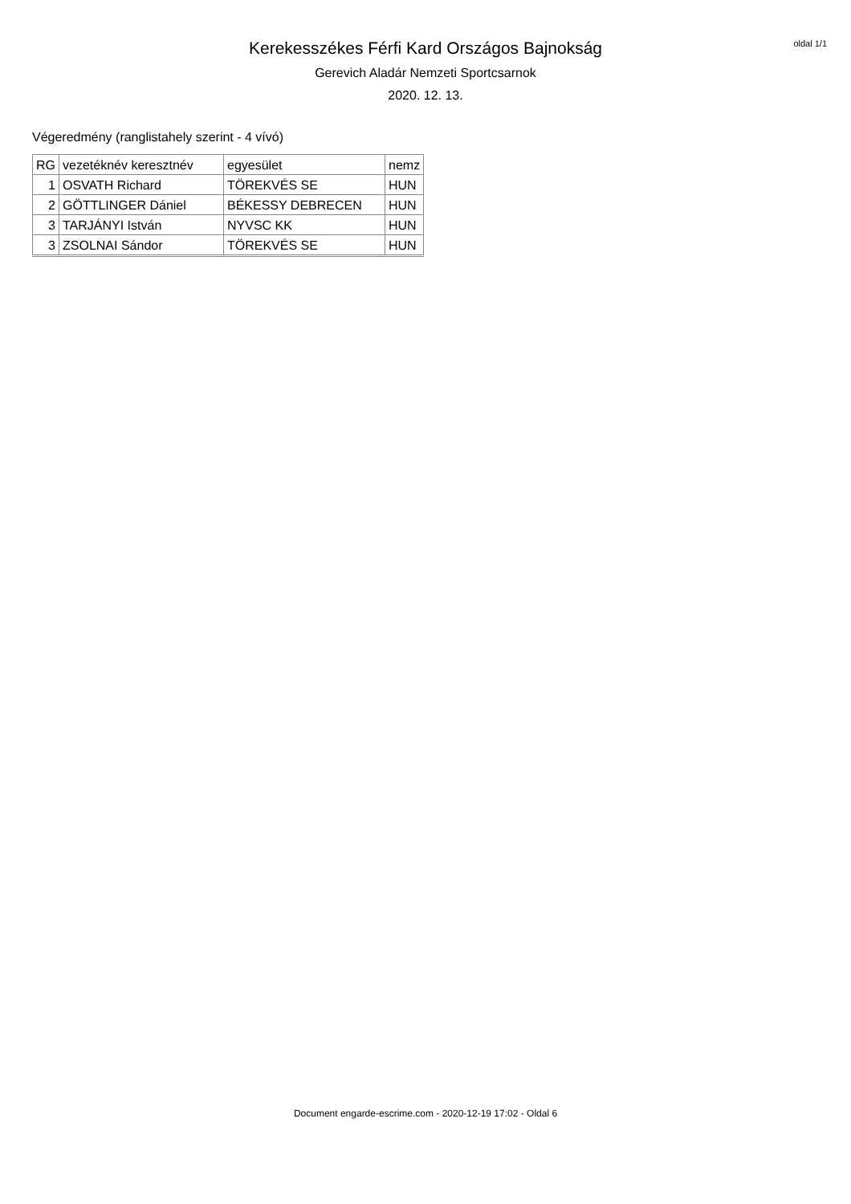oldal 1/1
Kerekesszékes Férfi Kard Országos Bajnokság
Gerevich Aladár Nemzeti Sportcsarnok
2020. 12. 13.
Végeredmény (ranglistahely szerint - 4 vívó)
| RG | vezetéknév keresztnév | egyesület | nemz |
| --- | --- | --- | --- |
| 1 | OSVATH Richard | TÖREKVÉS SE | HUN |
| 2 | GÖTTLINGER Dániel | BÉKESSY DEBRECEN | HUN |
| 3 | TARJÁNYI István | NYVSC KK | HUN |
| 3 | ZSOLNAI Sándor | TÖREKVÉS SE | HUN |
Document engarde-escrime.com - 2020-12-19 17:02 - Oldal 6